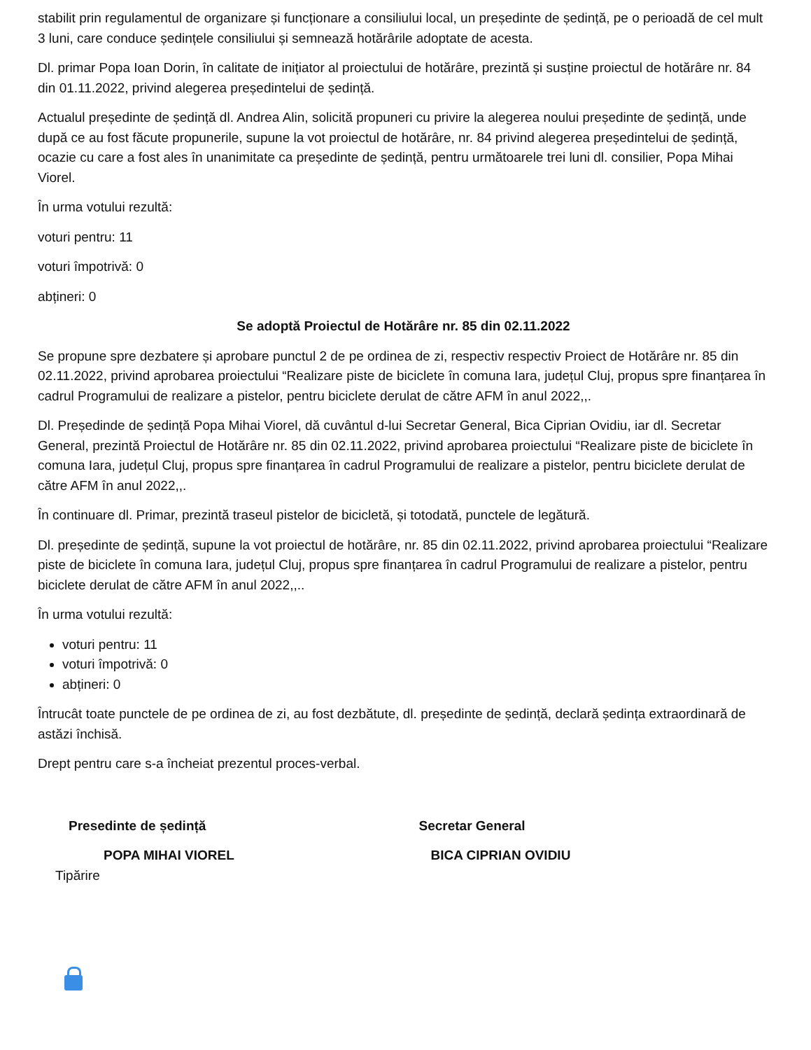stabilit prin regulamentul de organizare și funcționare a consiliului local, un președinte de ședință, pe o perioadă de cel mult 3 luni, care conduce ședințele consiliului și semnează hotărârile adoptate de acesta.
Dl. primar Popa Ioan Dorin, în calitate de inițiator al proiectului de hotărâre, prezintă și susține proiectul de hotărâre nr. 84 din 01.11.2022, privind alegerea președintelui de ședință.
Actualul președinte de ședință dl. Andrea Alin, solicită propuneri cu privire la alegerea noului președinte de ședință, unde după ce au fost făcute propunerile, supune la vot proiectul de hotărâre, nr. 84 privind alegerea președintelui de ședință, ocazie cu care a fost ales în unanimitate ca președinte de ședință, pentru următoarele trei luni dl. consilier, Popa Mihai Viorel.
În urma votului rezultă:
voturi pentru: 11
voturi împotrivă: 0
abțineri: 0
Se adoptă Proiectul de Hotărâre nr. 85 din 02.11.2022
Se propune spre dezbatere și aprobare punctul 2 de pe ordinea de zi, respectiv respectiv Proiect de Hotărâre nr. 85 din 02.11.2022, privind aprobarea proiectului “Realizare piste de biciclete în comuna Iara, județul Cluj, propus spre finanțarea în cadrul Programului de realizare a pistelor, pentru biciclete derulat de către AFM în anul 2022,,.
Dl. Președinde de ședință Popa Mihai Viorel, dă cuvântul d-lui Secretar General, Bica Ciprian Ovidiu, iar dl. Secretar General, prezintă Proiectul de Hotărâre nr. 85 din 02.11.2022, privind aprobarea proiectului “Realizare piste de biciclete în comuna Iara, județul Cluj, propus spre finanțarea în cadrul Programului de realizare a pistelor, pentru biciclete derulat de către AFM în anul 2022,,.
În continuare dl. Primar, prezintă traseul pistelor de bicicletă, și totodată, punctele de legătură.
Dl. președinte de ședință, supune la vot proiectul de hotărâre, nr. 85 din 02.11.2022, privind aprobarea proiectului “Realizare piste de biciclete în comuna Iara, județul Cluj, propus spre finanțarea în cadrul Programului de realizare a pistelor, pentru biciclete derulat de către AFM în anul 2022,,..
În urma votului rezultă:
voturi pentru: 11
voturi împotrivă: 0
abțineri: 0
Întrucât toate punctele de pe ordinea de zi, au fost dezbătute, dl. președinte de ședință, declară ședința extraordinară de astăzi închisă.
Drept pentru care s-a încheiat prezentul proces-verbal.
Presedinte de ședință Secretar General
POPA MIHAI VIOREL BICA CIPRIAN OVIDIU
Tipărire